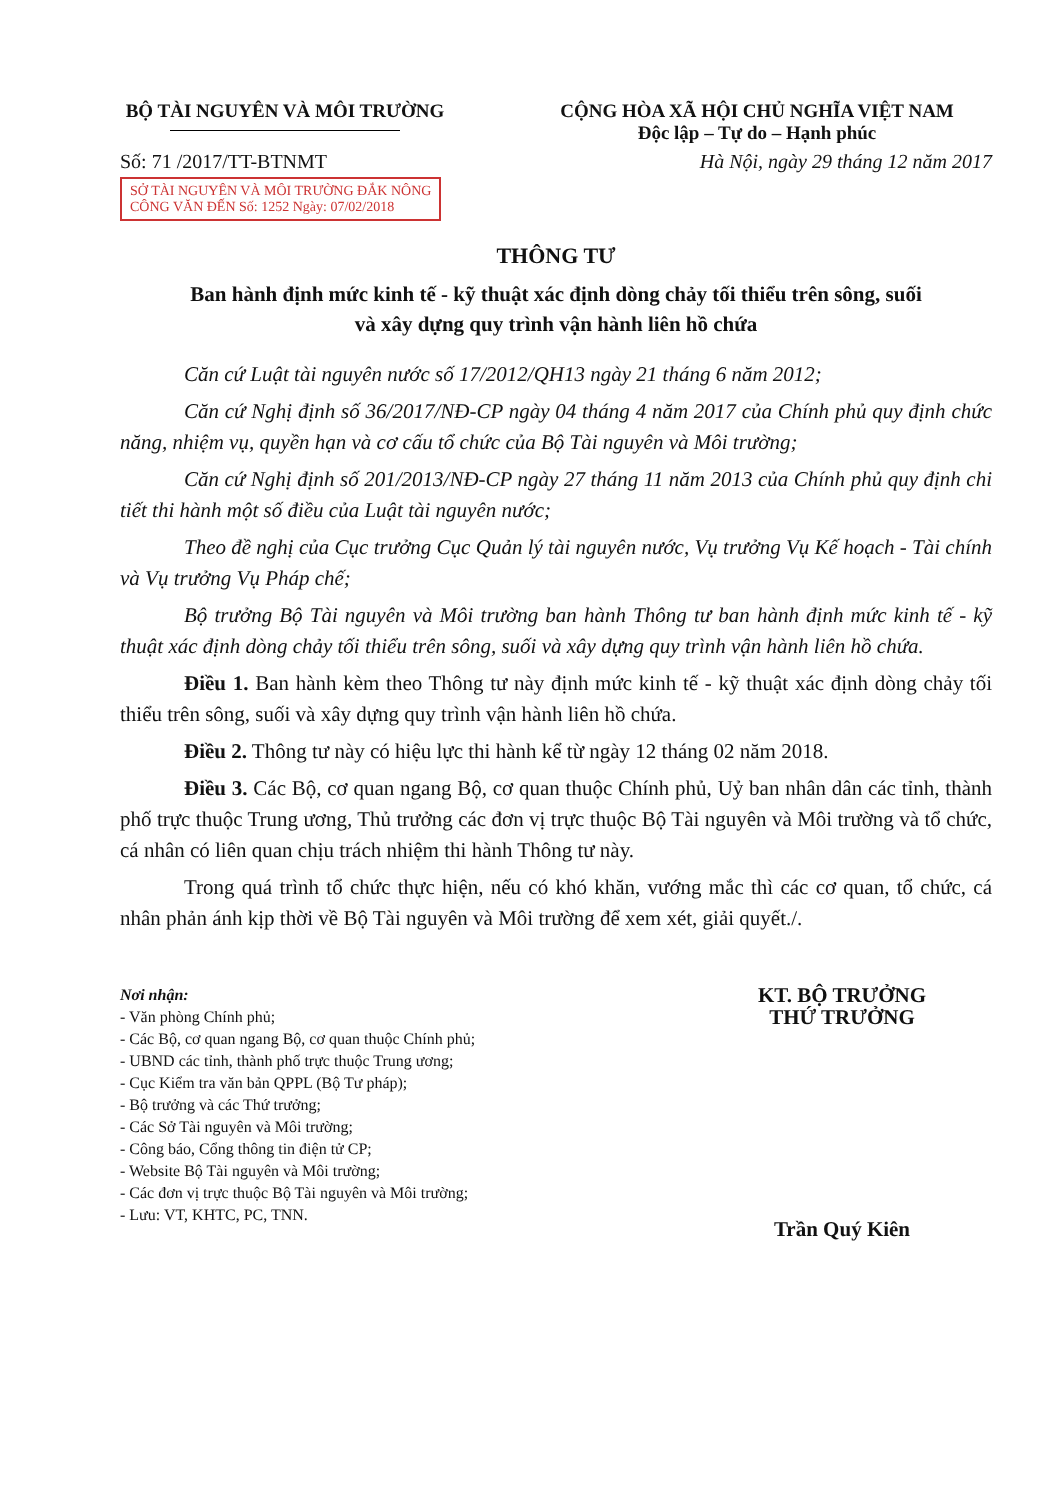BỘ TÀI NGUYÊN VÀ MÔI TRƯỜNG CỘNG HÒA XÃ HỘI CHỦ NGHĨA VIỆT NAM
Độc lập – Tự do – Hạnh phúc
Số: 71 /2017/TT-BTNMT
SỞ TÀI NGUYÊN VÀ MÔI TRƯỜNG ĐẮK NÔNG
CÔNG VĂN ĐẾN Số: 1252 Ngày: 07/02/2018
Hà Nội, ngày 29 tháng 12 năm 2017
THÔNG TƯ
Ban hành định mức kinh tế - kỹ thuật xác định dòng chảy tối thiểu trên sông, suối
và xây dựng quy trình vận hành liên hồ chứa
Căn cứ Luật tài nguyên nước số 17/2012/QH13 ngày 21 tháng 6 năm 2012;
Căn cứ Nghị định số 36/2017/NĐ-CP ngày 04 tháng 4 năm 2017 của Chính phủ quy định chức năng, nhiệm vụ, quyền hạn và cơ cấu tổ chức của Bộ Tài nguyên và Môi trường;
Căn cứ Nghị định số 201/2013/NĐ-CP ngày 27 tháng 11 năm 2013 của Chính phủ quy định chi tiết thi hành một số điều của Luật tài nguyên nước;
Theo đề nghị của Cục trưởng Cục Quản lý tài nguyên nước, Vụ trưởng Vụ Kế hoạch - Tài chính và Vụ trưởng Vụ Pháp chế;
Bộ trưởng Bộ Tài nguyên và Môi trường ban hành Thông tư ban hành định mức kinh tế - kỹ thuật xác định dòng chảy tối thiểu trên sông, suối và xây dựng quy trình vận hành liên hồ chứa.
Điều 1. Ban hành kèm theo Thông tư này định mức kinh tế - kỹ thuật xác định dòng chảy tối thiểu trên sông, suối và xây dựng quy trình vận hành liên hồ chứa.
Điều 2. Thông tư này có hiệu lực thi hành kể từ ngày 12 tháng 02 năm 2018.
Điều 3. Các Bộ, cơ quan ngang Bộ, cơ quan thuộc Chính phủ, Uỷ ban nhân dân các tỉnh, thành phố trực thuộc Trung ương, Thủ trưởng các đơn vị trực thuộc Bộ Tài nguyên và Môi trường và tổ chức, cá nhân có liên quan chịu trách nhiệm thi hành Thông tư này.
Trong quá trình tổ chức thực hiện, nếu có khó khăn, vướng mắc thì các cơ quan, tổ chức, cá nhân phản ánh kịp thời về Bộ Tài nguyên và Môi trường để xem xét, giải quyết./.
Nơi nhận:
- Văn phòng Chính phủ;
- Các Bộ, cơ quan ngang Bộ, cơ quan thuộc Chính phủ;
- UBND các tỉnh, thành phố trực thuộc Trung ương;
- Cục Kiểm tra văn bản QPPL (Bộ Tư pháp);
- Bộ trưởng và các Thứ trưởng;
- Các Sở Tài nguyên và Môi trường;
- Công báo, Cổng thông tin điện tử CP;
- Website Bộ Tài nguyên và Môi trường;
- Các đơn vị trực thuộc Bộ Tài nguyên và Môi trường;
- Lưu: VT, KHTC, PC, TNN.
KT. BỘ TRƯỞNG
THỨ TRƯỞNG
Trần Quý Kiên